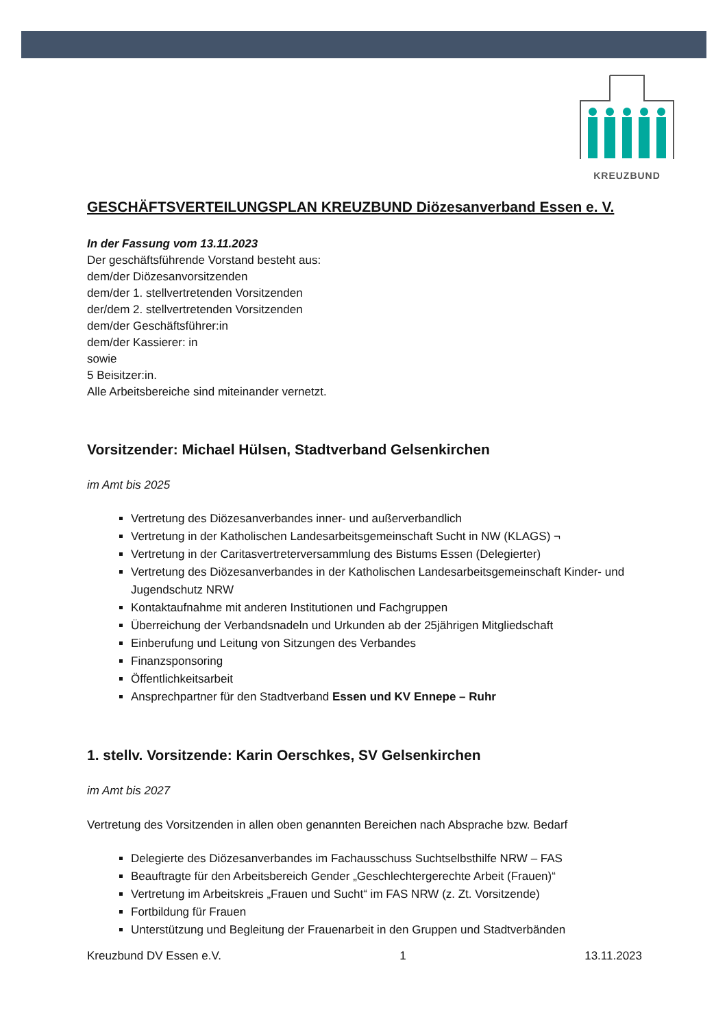KREUZBUND
GESCHÄFTSVERTEILUNGSPLAN KREUZBUND Diözesanverband Essen e. V.
In der Fassung vom 13.11.2023
Der geschäftsführende Vorstand besteht aus:
dem/der Diözesanvorsitzenden
dem/der 1. stellvertretenden Vorsitzenden
der/dem 2. stellvertretenden Vorsitzenden
dem/der Geschäftsführer:in
dem/der Kassierer: in
sowie
5 Beisitzer:in.
Alle Arbeitsbereiche sind miteinander vernetzt.
Vorsitzender: Michael Hülsen, Stadtverband Gelsenkirchen
im Amt bis 2025
Vertretung des Diözesanverbandes inner- und außerverbandlich
Vertretung in der Katholischen Landesarbeitsgemeinschaft Sucht in NW (KLAGS) ¬
Vertretung in der Caritasvertreterversammlung des Bistums Essen (Delegierter)
Vertretung des Diözesanverbandes in der Katholischen Landesarbeitsgemeinschaft Kinder- und Jugendschutz NRW
Kontaktaufnahme mit anderen Institutionen und Fachgruppen
Überreichung der Verbandsnadeln und Urkunden ab der 25jährigen Mitgliedschaft
Einberufung und Leitung von Sitzungen des Verbandes
Finanzsponsoring
Öffentlichkeitsarbeit
Ansprechpartner für den Stadtverband Essen und KV Ennepe – Ruhr
1. stellv. Vorsitzende: Karin Oerschkes, SV Gelsenkirchen
im Amt bis 2027
Vertretung des Vorsitzenden in allen oben genannten Bereichen nach Absprache bzw. Bedarf
Delegierte des Diözesanverbandes im Fachausschuss Suchtselbsthilfe NRW – FAS
Beauftragte für den Arbeitsbereich Gender „Geschlechtergerechte Arbeit (Frauen)“
Vertretung im Arbeitskreis „Frauen und Sucht“ im FAS NRW (z. Zt. Vorsitzende)
Fortbildung für Frauen
Unterstützung und Begleitung der Frauenarbeit in den Gruppen und Stadtverbänden
Kreuzbund DV Essen e.V. 1 13.11.2023